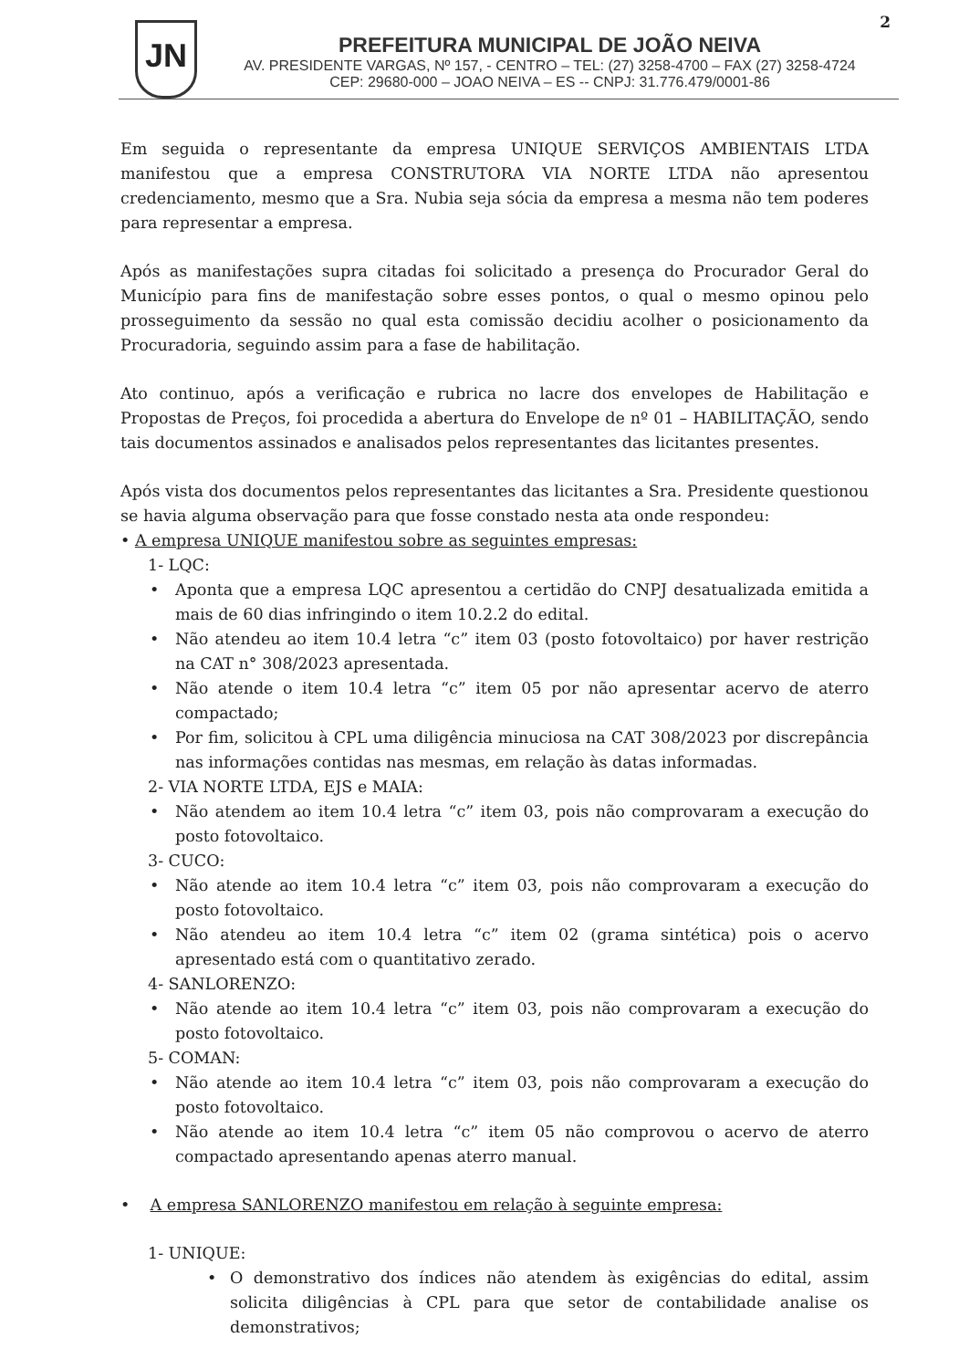2
JN
PREFEITURA MUNICIPAL DE JOÃO NEIVA
AV. PRESIDENTE VARGAS, Nº 157, - CENTRO – TEL: (27) 3258-4700 – FAX (27) 3258-4724
CEP: 29680-000 – JOAO NEIVA – ES -- CNPJ: 31.776.479/0001-86
Em seguida o representante da empresa UNIQUE SERVIÇOS AMBIENTAIS LTDA manifestou que a empresa CONSTRUTORA VIA NORTE LTDA não apresentou credenciamento, mesmo que a Sra. Nubia seja sócia da empresa a mesma não tem poderes para representar a empresa.
Após as manifestações supra citadas foi solicitado a presença do Procurador Geral do Município para fins de manifestação sobre esses pontos, o qual o mesmo opinou pelo prosseguimento da sessão no qual esta comissão decidiu acolher o posicionamento da Procuradoria, seguindo assim para a fase de habilitação.
Ato continuo, após a verificação e rubrica no lacre dos envelopes de Habilitação e Propostas de Preços, foi procedida a abertura do Envelope de nº 01 – HABILITAÇÃO, sendo tais documentos assinados e analisados pelos representantes das licitantes presentes.
Após vista dos documentos pelos representantes das licitantes a Sra. Presidente questionou se havia alguma observação para que fosse constado nesta ata onde respondeu:
• A empresa UNIQUE manifestou sobre as seguintes empresas:
1- LQC:
• Aponta que a empresa LQC apresentou a certidão do CNPJ desatualizada emitida a mais de 60 dias infringindo o item 10.2.2 do edital.
• Não atendeu ao item 10.4 letra “c” item 03 (posto fotovoltaico) por haver restrição na CAT n° 308/2023 apresentada.
• Não atende o item 10.4 letra “c” item 05 por não apresentar acervo de aterro compactado;
• Por fim, solicitou à CPL uma diligência minuciosa na CAT 308/2023 por discrepância nas informações contidas nas mesmas, em relação às datas informadas.
2- VIA NORTE LTDA, EJS e MAIA:
• Não atendem ao item 10.4 letra “c” item 03, pois não comprovaram a execução do posto fotovoltaico.
3- CUCO:
• Não atende ao item 10.4 letra “c” item 03, pois não comprovaram a execução do posto fotovoltaico.
• Não atendeu ao item 10.4 letra “c” item 02 (grama sintética) pois o acervo apresentado está com o quantitativo zerado.
4- SANLORENZO:
• Não atende ao item 10.4 letra “c” item 03, pois não comprovaram a execução do posto fotovoltaico.
5- COMAN:
• Não atende ao item 10.4 letra “c” item 03, pois não comprovaram a execução do posto fotovoltaico.
• Não atende ao item 10.4 letra “c” item 05 não comprovou o acervo de aterro compactado apresentando apenas aterro manual.
• A empresa SANLORENZO manifestou em relação à seguinte empresa:
1- UNIQUE:
• O demonstrativo dos índices não atendem às exigências do edital, assim solicita diligências à CPL para que setor de contabilidade analise os demonstrativos;